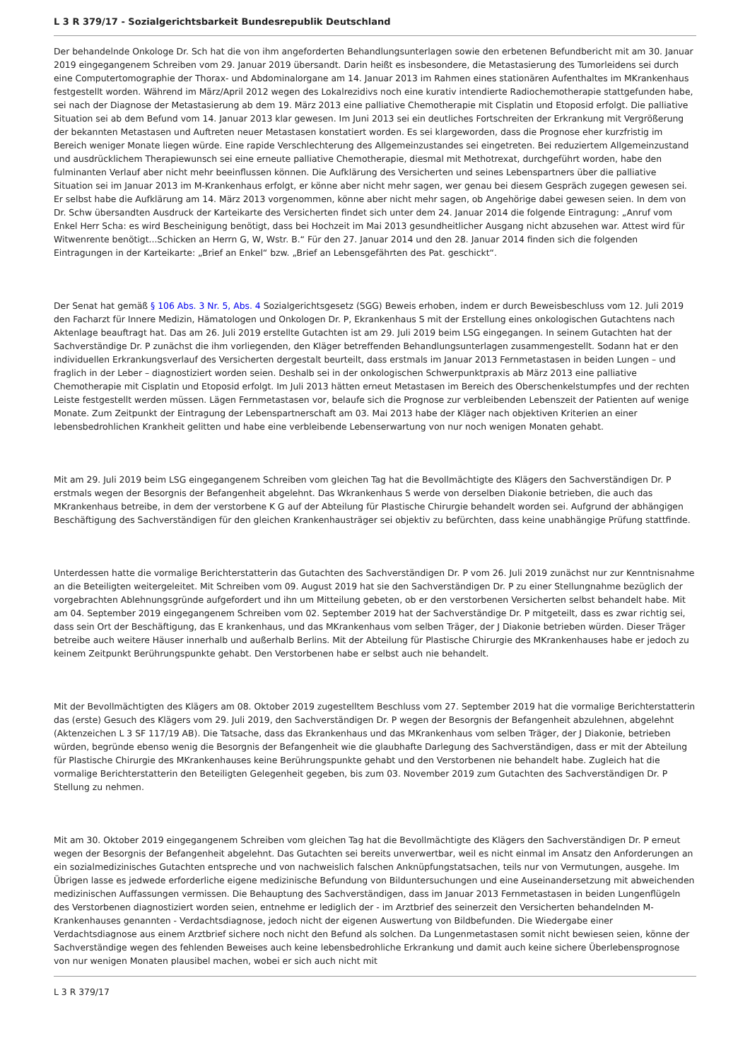L 3 R 379/17 - Sozialgerichtsbarkeit Bundesrepublik Deutschland
Der behandelnde Onkologe Dr. Sch hat die von ihm angeforderten Behandlungsunterlagen sowie den erbetenen Befundbericht mit am 30. Januar 2019 eingegangenem Schreiben vom 29. Januar 2019 übersandt. Darin heißt es insbesondere, die Metastasierung des Tumorleidens sei durch eine Computertomographie der Thorax- und Abdominalorgane am 14. Januar 2013 im Rahmen eines stationären Aufenthaltes im MKrankenhaus festgestellt worden. Während im März/April 2012 wegen des Lokalrezidivs noch eine kurativ intendierte Radiochemotherapie stattgefunden habe, sei nach der Diagnose der Metastasierung ab dem 19. März 2013 eine palliative Chemotherapie mit Cisplatin und Etoposid erfolgt. Die palliative Situation sei ab dem Befund vom 14. Januar 2013 klar gewesen. Im Juni 2013 sei ein deutliches Fortschreiten der Erkrankung mit Vergrößerung der bekannten Metastasen und Auftreten neuer Metastasen konstatiert worden. Es sei klargeworden, dass die Prognose eher kurzfristig im Bereich weniger Monate liegen würde. Eine rapide Verschlechterung des Allgemeinzustandes sei eingetreten. Bei reduziertem Allgemeinzustand und ausdrücklichem Therapiewunsch sei eine erneute palliative Chemotherapie, diesmal mit Methotrexat, durchgeführt worden, habe den fulminanten Verlauf aber nicht mehr beeinflussen können. Die Aufklärung des Versicherten und seines Lebenspartners über die palliative Situation sei im Januar 2013 im M-Krankenhaus erfolgt, er könne aber nicht mehr sagen, wer genau bei diesem Gespräch zugegen gewesen sei. Er selbst habe die Aufklärung am 14. März 2013 vorgenommen, könne aber nicht mehr sagen, ob Angehörige dabei gewesen seien. In dem von Dr. Schw übersandten Ausdruck der Karteikarte des Versicherten findet sich unter dem 24. Januar 2014 die folgende Eintragung: „Anruf vom Enkel Herr Scha: es wird Bescheinigung benötigt, dass bei Hochzeit im Mai 2013 gesundheitlicher Ausgang nicht abzusehen war. Attest wird für Witwenrente benötigt...Schicken an Herrn G, W, Wstr. B.“ Für den 27. Januar 2014 und den 28. Januar 2014 finden sich die folgenden Eintragungen in der Karteikarte: „Brief an Enkel“ bzw. „Brief an Lebensgefährten des Pat. geschickt“.
Der Senat hat gemäß § 106 Abs. 3 Nr. 5, Abs. 4 Sozialgerichtsgesetz (SGG) Beweis erhoben, indem er durch Beweisbeschluss vom 12. Juli 2019 den Facharzt für Innere Medizin, Hämatologen und Onkologen Dr. P, Ekrankenhaus S mit der Erstellung eines onkologischen Gutachtens nach Aktenlage beauftragt hat. Das am 26. Juli 2019 erstellte Gutachten ist am 29. Juli 2019 beim LSG eingegangen. In seinem Gutachten hat der Sachverständige Dr. P zunächst die ihm vorliegenden, den Kläger betreffenden Behandlungsunterlagen zusammengestellt. Sodann hat er den individuellen Erkrankungsverlauf des Versicherten dergestalt beurteilt, dass erstmals im Januar 2013 Fernmetastasen in beiden Lungen – und fraglich in der Leber – diagnostiziert worden seien. Deshalb sei in der onkologischen Schwerpunktpraxis ab März 2013 eine palliative Chemotherapie mit Cisplatin und Etoposid erfolgt. Im Juli 2013 hätten erneut Metastasen im Bereich des Oberschenkelstumpfes und der rechten Leiste festgestellt werden müssen. Lägen Fernmetastasen vor, belaufe sich die Prognose zur verbleibenden Lebenszeit der Patienten auf wenige Monate. Zum Zeitpunkt der Eintragung der Lebenspartnerschaft am 03. Mai 2013 habe der Kläger nach objektiven Kriterien an einer lebensbedrohlichen Krankheit gelitten und habe eine verbleibende Lebenserwartung von nur noch wenigen Monaten gehabt.
Mit am 29. Juli 2019 beim LSG eingegangenem Schreiben vom gleichen Tag hat die Bevollmächtigte des Klägers den Sachverständigen Dr. P erstmals wegen der Besorgnis der Befangenheit abgelehnt. Das Wkrankenhaus S werde von derselben Diakonie betrieben, die auch das MKrankenhaus betreibe, in dem der verstorbene K G auf der Abteilung für Plastische Chirurgie behandelt worden sei. Aufgrund der abhängigen Beschäftigung des Sachverständigen für den gleichen Krankenhausträger sei objektiv zu befürchten, dass keine unabhängige Prüfung stattfinde.
Unterdessen hatte die vormalige Berichterstatterin das Gutachten des Sachverständigen Dr. P vom 26. Juli 2019 zunächst nur zur Kenntnisnahme an die Beteiligten weitergeleitet. Mit Schreiben vom 09. August 2019 hat sie den Sachverständigen Dr. P zu einer Stellungnahme bezüglich der vorgebrachten Ablehnungsgründe aufgefordert und ihn um Mitteilung gebeten, ob er den verstorbenen Versicherten selbst behandelt habe. Mit am 04. September 2019 eingegangenem Schreiben vom 02. September 2019 hat der Sachverständige Dr. P mitgeteilt, dass es zwar richtig sei, dass sein Ort der Beschäftigung, das E krankenhaus, und das MKrankenhaus vom selben Träger, der J Diakonie betrieben würden. Dieser Träger betreibe auch weitere Häuser innerhalb und außerhalb Berlins. Mit der Abteilung für Plastische Chirurgie des MKrankenhauses habe er jedoch zu keinem Zeitpunkt Berührungspunkte gehabt. Den Verstorbenen habe er selbst auch nie behandelt.
Mit der Bevollmächtigten des Klägers am 08. Oktober 2019 zugestelltem Beschluss vom 27. September 2019 hat die vormalige Berichterstatterin das (erste) Gesuch des Klägers vom 29. Juli 2019, den Sachverständigen Dr. P wegen der Besorgnis der Befangenheit abzulehnen, abgelehnt (Aktenzeichen L 3 SF 117/19 AB). Die Tatsache, dass das Ekrankenhaus und das MKrankenhaus vom selben Träger, der J Diakonie, betrieben würden, begründe ebenso wenig die Besorgnis der Befangenheit wie die glaubhafte Darlegung des Sachverständigen, dass er mit der Abteilung für Plastische Chirurgie des MKrankenhauses keine Berührungspunkte gehabt und den Verstorbenen nie behandelt habe. Zugleich hat die vormalige Berichterstatterin den Beteiligten Gelegenheit gegeben, bis zum 03. November 2019 zum Gutachten des Sachverständigen Dr. P Stellung zu nehmen.
Mit am 30. Oktober 2019 eingegangenem Schreiben vom gleichen Tag hat die Bevollmächtigte des Klägers den Sachverständigen Dr. P erneut wegen der Besorgnis der Befangenheit abgelehnt. Das Gutachten sei bereits unverwertbar, weil es nicht einmal im Ansatz den Anforderungen an ein sozialmedizinisches Gutachten entspreche und von nachweislich falschen Anknüpfungstatsachen, teils nur von Vermutungen, ausgehe. Im Übrigen lasse es jedwede erforderliche eigene medizinische Befundung von Bilduntersuchungen und eine Auseinandersetzung mit abweichenden medizinischen Auffassungen vermissen. Die Behauptung des Sachverständigen, dass im Januar 2013 Fernmetastasen in beiden Lungenflügeln des Verstorbenen diagnostiziert worden seien, entnehme er lediglich der - im Arztbrief des seinerzeit den Versicherten behandelnden M-Krankenhauses genannten - Verdachtsdiagnose, jedoch nicht der eigenen Auswertung von Bildbefunden. Die Wiedergabe einer Verdachtsdiagnose aus einem Arztbrief sichere noch nicht den Befund als solchen. Da Lungenmetastasen somit nicht bewiesen seien, könne der Sachverständige wegen des fehlenden Beweises auch keine lebensbedrohliche Erkrankung und damit auch keine sichere Überlebensprognose von nur wenigen Monaten plausibel machen, wobei er sich auch nicht mit
L 3 R 379/17